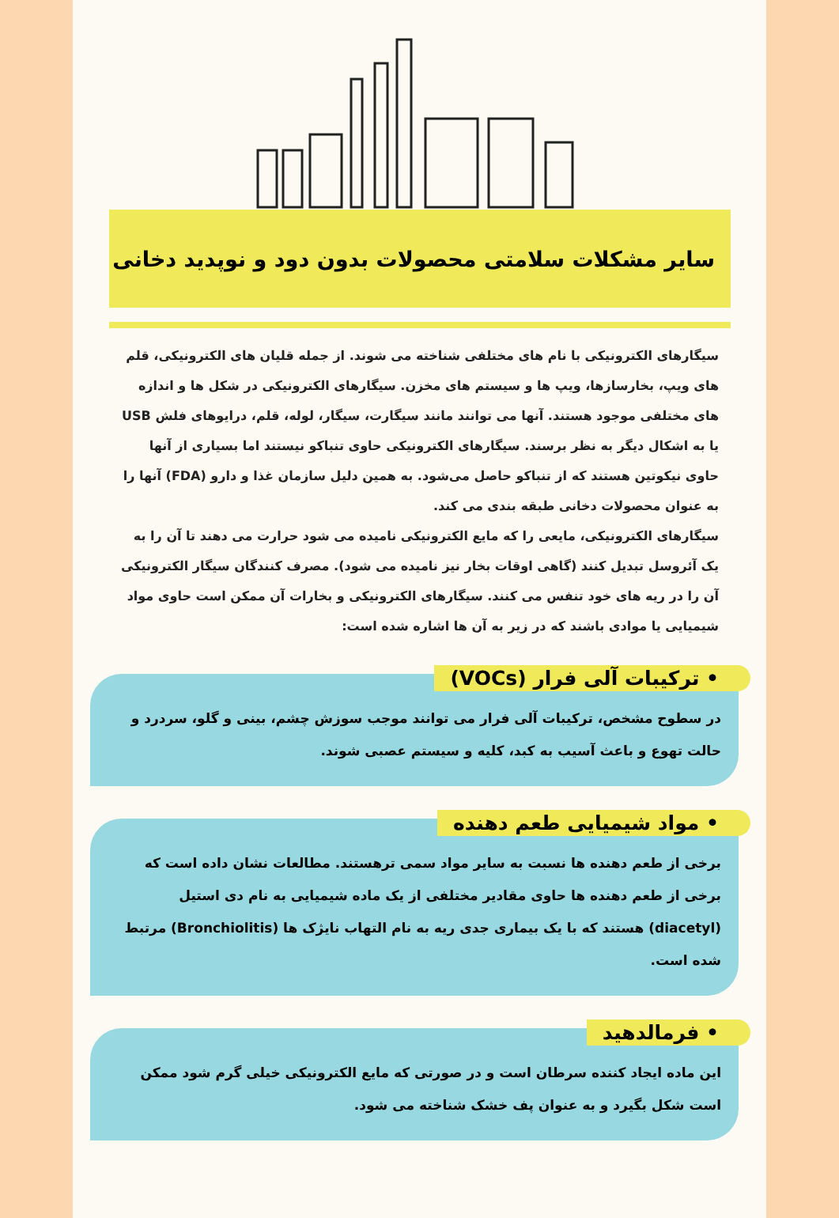سایر مشکلات سلامتی محصولات بدون دود و نوپدید دخانی
سیگارهای الکترونیکی با نام های مختلفی شناخته می شوند. از جمله قلیان های الکترونیکی، قلم های ویپ، بخارسازها، ویپ ها و سیستم های مخزن. سیگارهای الکترونیکی در شکل ها و اندازه های مختلفی موجود هستند. آنها می توانند مانند سیگارت، سیگار، لوله، قلم، درایوهای فلش USB یا به اشکال دیگر به نظر برسند. سیگارهای الکترونیکی حاوی تنباکو نیستند اما بسیاری از آنها حاوی نیکوتین هستند که از تنباکو حاصل می‌شود. به همین دلیل سازمان غذا و دارو (FDA) آنها را به عنوان محصولات دخانی طبقه بندی می کند.
سیگارهای الکترونیکی، مایعی را که مایع الکترونیکی نامیده می شود حرارت می دهند تا آن را به یک آئروسل تبدیل کنند (گاهی اوقات بخار نیز نامیده می شود). مصرف کنندگان سیگار الکترونیکی آن را در ریه های خود تنفس می کنند. سیگارهای الکترونیکی و بخارات آن ممکن است حاوی مواد شیمیایی یا موادی باشند که در زیر به آن ها اشاره شده است:
• ترکیبات آلی فرار (VOCs)
در سطوح مشخص، ترکیبات آلی فرار می توانند موجب سوزش چشم، بینی و گلو، سردرد و حالت تهوع و باعث آسیب به کبد، کلیه و سیستم عصبی شوند.
• مواد شیمیایی طعم دهنده
برخی از طعم دهنده ها نسبت به سایر مواد سمی ترهستند. مطالعات نشان داده است که برخی از طعم دهنده ها حاوی مقادیر مختلفی از یک ماده شیمیایی به نام دی استیل (diacetyl) هستند که با یک بیماری جدی ریه به نام التهاب نایژک ها (Bronchiolitis) مرتبط شده است.
• فرمالدهید
این ماده ایجاد کننده سرطان است و در صورتی که مایع الکترونیکی خیلی گرم شود ممکن است شکل بگیرد و به عنوان پف خشک شناخته می شود.